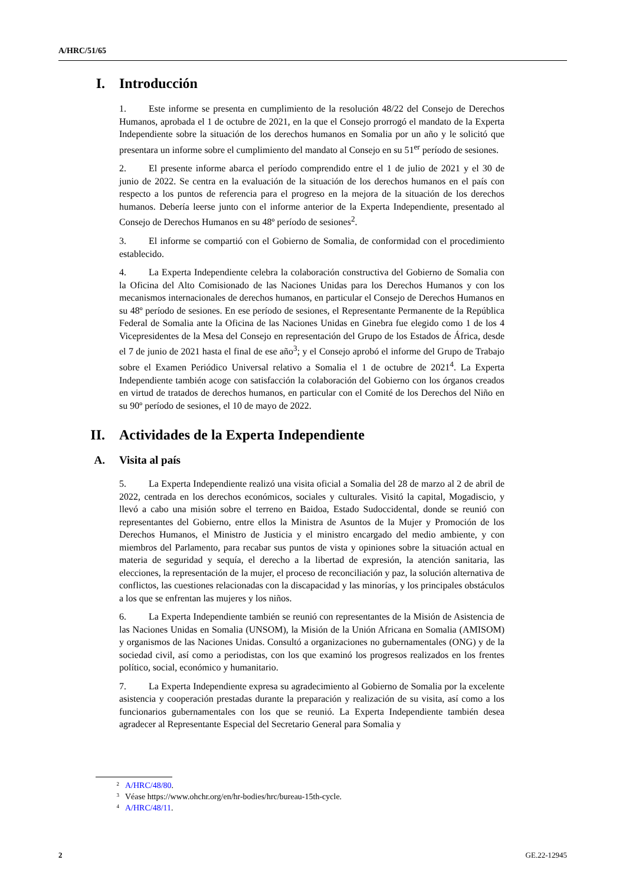A/HRC/51/65
I. Introducción
1. Este informe se presenta en cumplimiento de la resolución 48/22 del Consejo de Derechos Humanos, aprobada el 1 de octubre de 2021, en la que el Consejo prorrogó el mandato de la Experta Independiente sobre la situación de los derechos humanos en Somalia por un año y le solicitó que presentara un informe sobre el cumplimiento del mandato al Consejo en su 51<sup>er</sup> período de sesiones.
2. El presente informe abarca el período comprendido entre el 1 de julio de 2021 y el 30 de junio de 2022. Se centra en la evaluación de la situación de los derechos humanos en el país con respecto a los puntos de referencia para el progreso en la mejora de la situación de los derechos humanos. Debería leerse junto con el informe anterior de la Experta Independiente, presentado al Consejo de Derechos Humanos en su 48º período de sesiones<sup>2</sup>.
3. El informe se compartió con el Gobierno de Somalia, de conformidad con el procedimiento establecido.
4. La Experta Independiente celebra la colaboración constructiva del Gobierno de Somalia con la Oficina del Alto Comisionado de las Naciones Unidas para los Derechos Humanos y con los mecanismos internacionales de derechos humanos, en particular el Consejo de Derechos Humanos en su 48º período de sesiones. En ese período de sesiones, el Representante Permanente de la República Federal de Somalia ante la Oficina de las Naciones Unidas en Ginebra fue elegido como 1 de los 4 Vicepresidentes de la Mesa del Consejo en representación del Grupo de los Estados de África, desde el 7 de junio de 2021 hasta el final de ese año<sup>3</sup>; y el Consejo aprobó el informe del Grupo de Trabajo sobre el Examen Periódico Universal relativo a Somalia el 1 de octubre de 2021<sup>4</sup>. La Experta Independiente también acoge con satisfacción la colaboración del Gobierno con los órganos creados en virtud de tratados de derechos humanos, en particular con el Comité de los Derechos del Niño en su 90º período de sesiones, el 10 de mayo de 2022.
II. Actividades de la Experta Independiente
A. Visita al país
5. La Experta Independiente realizó una visita oficial a Somalia del 28 de marzo al 2 de abril de 2022, centrada en los derechos económicos, sociales y culturales. Visitó la capital, Mogadiscio, y llevó a cabo una misión sobre el terreno en Baidoa, Estado Sudoccidental, donde se reunió con representantes del Gobierno, entre ellos la Ministra de Asuntos de la Mujer y Promoción de los Derechos Humanos, el Ministro de Justicia y el ministro encargado del medio ambiente, y con miembros del Parlamento, para recabar sus puntos de vista y opiniones sobre la situación actual en materia de seguridad y sequía, el derecho a la libertad de expresión, la atención sanitaria, las elecciones, la representación de la mujer, el proceso de reconciliación y paz, la solución alternativa de conflictos, las cuestiones relacionadas con la discapacidad y las minorías, y los principales obstáculos a los que se enfrentan las mujeres y los niños.
6. La Experta Independiente también se reunió con representantes de la Misión de Asistencia de las Naciones Unidas en Somalia (UNSOM), la Misión de la Unión Africana en Somalia (AMISOM) y organismos de las Naciones Unidas. Consultó a organizaciones no gubernamentales (ONG) y de la sociedad civil, así como a periodistas, con los que examinó los progresos realizados en los frentes político, social, económico y humanitario.
7. La Experta Independiente expresa su agradecimiento al Gobierno de Somalia por la excelente asistencia y cooperación prestadas durante la preparación y realización de su visita, así como a los funcionarios gubernamentales con los que se reunió. La Experta Independiente también desea agradecer al Representante Especial del Secretario General para Somalia y
<sup>2</sup> A/HRC/48/80.
<sup>3</sup> Véase https://www.ohchr.org/en/hr-bodies/hrc/bureau-15th-cycle.
<sup>4</sup> A/HRC/48/11.
2 GE.22-12945